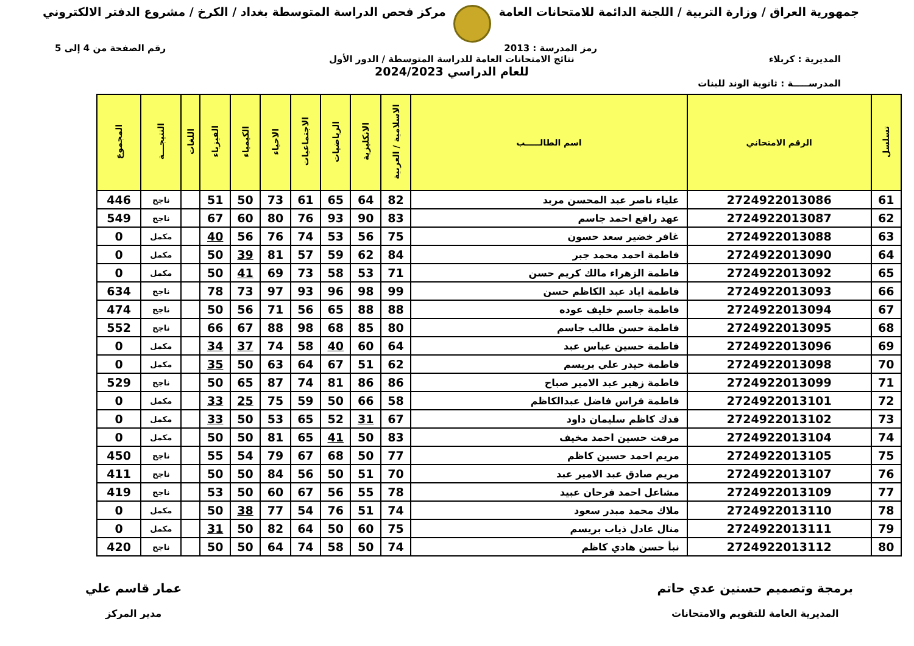جمهورية العراق / وزارة التربية / اللجنة الدائمة للامتحانات العامة
مركز فحص الدراسة المتوسطة بغداد / الكرخ / مشروع الدفتر الالكتروني
رمز المدرسة : 2013 رقم الصفحة من 4 إلى 5
المديرية : كربلاء نتائج الامتحانات العامة للدراسة المتوسطة / الدور الأول
للعام الدراسي 2024/2023
المدرســـــة : ثانوية الوند للبنات
| تسلسل | الرقم الامتحاني | اسم الطالـــــب | الاسلامية / العربية | الانكليزية | الرياضيات | الاجتماعيات | الاحياء | الكيمياء | الفيزياء | اللغات | النتيجـــة | المجموع |
| --- | --- | --- | --- | --- | --- | --- | --- | --- | --- | --- | --- | --- |
| 61 | 2724922013086 | علياء ناصر عبد المحسن مربد | 82 | 64 | 65 | 61 | 73 | 50 | 51 | | ناجح | 446 |
| 62 | 2724922013087 | عهد رافع احمد جاسم | 83 | 90 | 93 | 76 | 80 | 60 | 67 | | ناجح | 549 |
| 63 | 2724922013088 | غافر خضير سعد حسون | 75 | 56 | 53 | 74 | 76 | 56 | 40 | | مكمل | 0 |
| 64 | 2724922013090 | فاطمة احمد محمد جبر | 84 | 62 | 59 | 57 | 81 | 39 | 50 | | مكمل | 0 |
| 65 | 2724922013092 | فاطمة الزهراء مالك كريم حسن | 71 | 53 | 58 | 73 | 69 | 41 | 50 | | مكمل | 0 |
| 66 | 2724922013093 | فاطمة اياد عبد الكاظم حسن | 99 | 98 | 96 | 93 | 97 | 73 | 78 | | ناجح | 634 |
| 67 | 2724922013094 | فاطمة جاسم خليف عوده | 88 | 88 | 65 | 56 | 71 | 56 | 50 | | ناجح | 474 |
| 68 | 2724922013095 | فاطمة حسن طالب جاسم | 80 | 85 | 68 | 98 | 88 | 67 | 66 | | ناجح | 552 |
| 69 | 2724922013096 | فاطمة حسين عباس عبد | 64 | 60 | 40 | 58 | 74 | 37 | 34 | | مكمل | 0 |
| 70 | 2724922013098 | فاطمة حيدر علي بريسم | 62 | 51 | 67 | 64 | 63 | 50 | 35 | | مكمل | 0 |
| 71 | 2724922013099 | فاطمة زهير عبد الامير صباح | 86 | 86 | 81 | 74 | 87 | 65 | 50 | | ناجح | 529 |
| 72 | 2724922013101 | فاطمة فراس فاضل عبدالكاظم | 58 | 66 | 50 | 59 | 75 | 25 | 33 | | مكمل | 0 |
| 73 | 2724922013102 | فدك كاظم سليمان داود | 67 | 31 | 52 | 65 | 53 | 50 | 33 | | مكمل | 0 |
| 74 | 2724922013104 | مرفت حسين احمد مخيف | 83 | 50 | 41 | 65 | 81 | 50 | 50 | | مكمل | 0 |
| 75 | 2724922013105 | مريم احمد حسين كاظم | 77 | 50 | 68 | 67 | 79 | 54 | 55 | | ناجح | 450 |
| 76 | 2724922013107 | مريم صادق عبد الامير عبد | 70 | 51 | 50 | 56 | 84 | 50 | 50 | | ناجح | 411 |
| 77 | 2724922013109 | مشاعل احمد فرحان عبيد | 78 | 55 | 56 | 67 | 60 | 50 | 53 | | ناجح | 419 |
| 78 | 2724922013110 | ملاك محمد مبدر سعود | 74 | 51 | 76 | 54 | 77 | 38 | 50 | | مكمل | 0 |
| 79 | 2724922013111 | منال عادل ذياب بريسم | 75 | 60 | 50 | 64 | 82 | 50 | 31 | | مكمل | 0 |
| 80 | 2724922013112 | نبأ حسن هادي كاظم | 74 | 50 | 58 | 74 | 64 | 50 | 50 | | ناجح | 420 |
برمجة وتصميم حسنين عدي حاتم
المديرية العامة للتقويم والامتحانات
عمار قاسم علي
مدير المركز